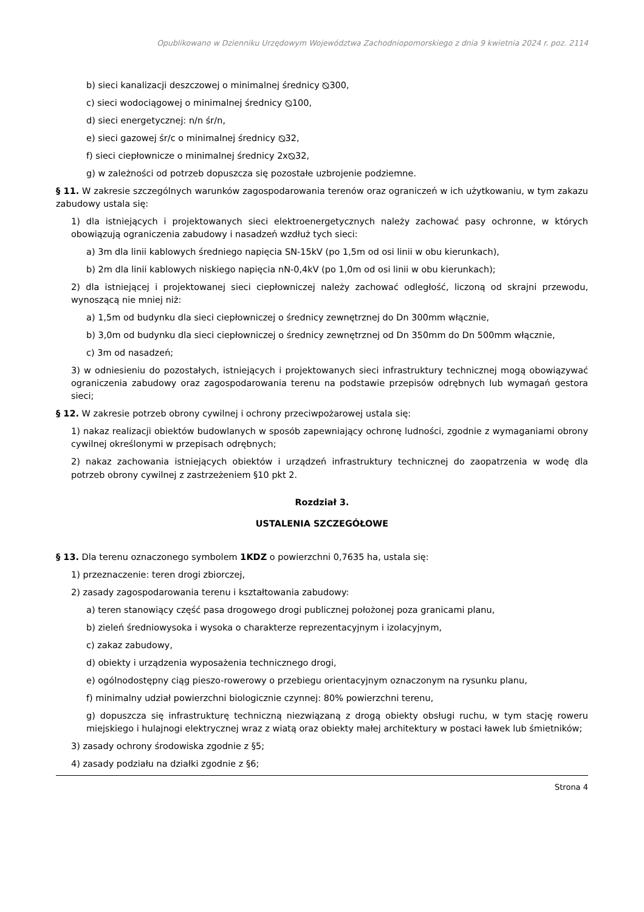Opublikowano w Dzienniku Urzędowym Województwa Zachodniopomorskiego z dnia 9 kwietnia 2024 r. poz. 2114
b) sieci kanalizacji deszczowej o minimalnej średnicy ⦰300,
c) sieci wodociągowej o minimalnej średnicy ⦰100,
d) sieci energetycznej: n/n śr/n,
e) sieci gazowej śr/c o minimalnej średnicy ⦰32,
f) sieci ciepłownicze o minimalnej średnicy 2x⦰32,
g) w zależności od potrzeb dopuszcza się pozostałe uzbrojenie podziemne.
§ 11. W zakresie szczególnych warunków zagospodarowania terenów oraz ograniczeń w ich użytkowaniu, w tym zakazu zabudowy ustala się:
1) dla istniejących i projektowanych sieci elektroenergetycznych należy zachować pasy ochronne, w których obowiązują ograniczenia zabudowy i nasadzeń wzdłuż tych sieci:
a) 3m dla linii kablowych średniego napięcia SN-15kV (po 1,5m od osi linii w obu kierunkach),
b) 2m dla linii kablowych niskiego napięcia nN-0,4kV (po 1,0m od osi linii w obu kierunkach);
2) dla istniejącej i projektowanej sieci ciepłowniczej należy zachować odległość, liczoną od skrajni przewodu, wynoszącą nie mniej niż:
a) 1,5m od budynku dla sieci ciepłowniczej o średnicy zewnętrznej do Dn 300mm włącznie,
b) 3,0m od budynku dla sieci ciepłowniczej o średnicy zewnętrznej od Dn 350mm do Dn 500mm włącznie,
c) 3m od nasadzeń;
3) w odniesieniu do pozostałych, istniejących i projektowanych sieci infrastruktury technicznej mogą obowiązywać ograniczenia zabudowy oraz zagospodarowania terenu na podstawie przepisów odrębnych lub wymagań gestora sieci;
§ 12. W zakresie potrzeb obrony cywilnej i ochrony przeciwpożarowej ustala się:
1) nakaz realizacji obiektów budowlanych w sposób zapewniający ochronę ludności, zgodnie z wymaganiami obrony cywilnej określonymi w przepisach odrębnych;
2) nakaz zachowania istniejących obiektów i urządzeń infrastruktury technicznej do zaopatrzenia w wodę dla potrzeb obrony cywilnej z zastrzeżeniem §10 pkt 2.
Rozdział 3.
USTALENIA SZCZEGÓŁOWE
§ 13. Dla terenu oznaczonego symbolem 1KDZ o powierzchni 0,7635 ha, ustala się:
1) przeznaczenie: teren drogi zbiorczej,
2) zasady zagospodarowania terenu i kształtowania zabudowy:
a) teren stanowiący część pasa drogowego drogi publicznej położonej poza granicami planu,
b) zieleń średniowysoka i wysoka o charakterze reprezentacyjnym i izolacyjnym,
c) zakaz zabudowy,
d) obiekty i urządzenia wyposażenia technicznego drogi,
e) ogólnodostępny ciąg pieszo-rowerowy o przebiegu orientacyjnym oznaczonym na rysunku planu,
f) minimalny udział powierzchni biologicznie czynnej: 80% powierzchni terenu,
g) dopuszcza się infrastrukturę techniczną niezwiązaną z drogą obiekty obsługi ruchu, w tym stację roweru miejskiego i hulajnogi elektrycznej wraz z wiatą oraz obiekty małej architektury w postaci ławek lub śmietników;
3) zasady ochrony środowiska zgodnie z §5;
4) zasady podziału na działki zgodnie z §6;
Strona 4